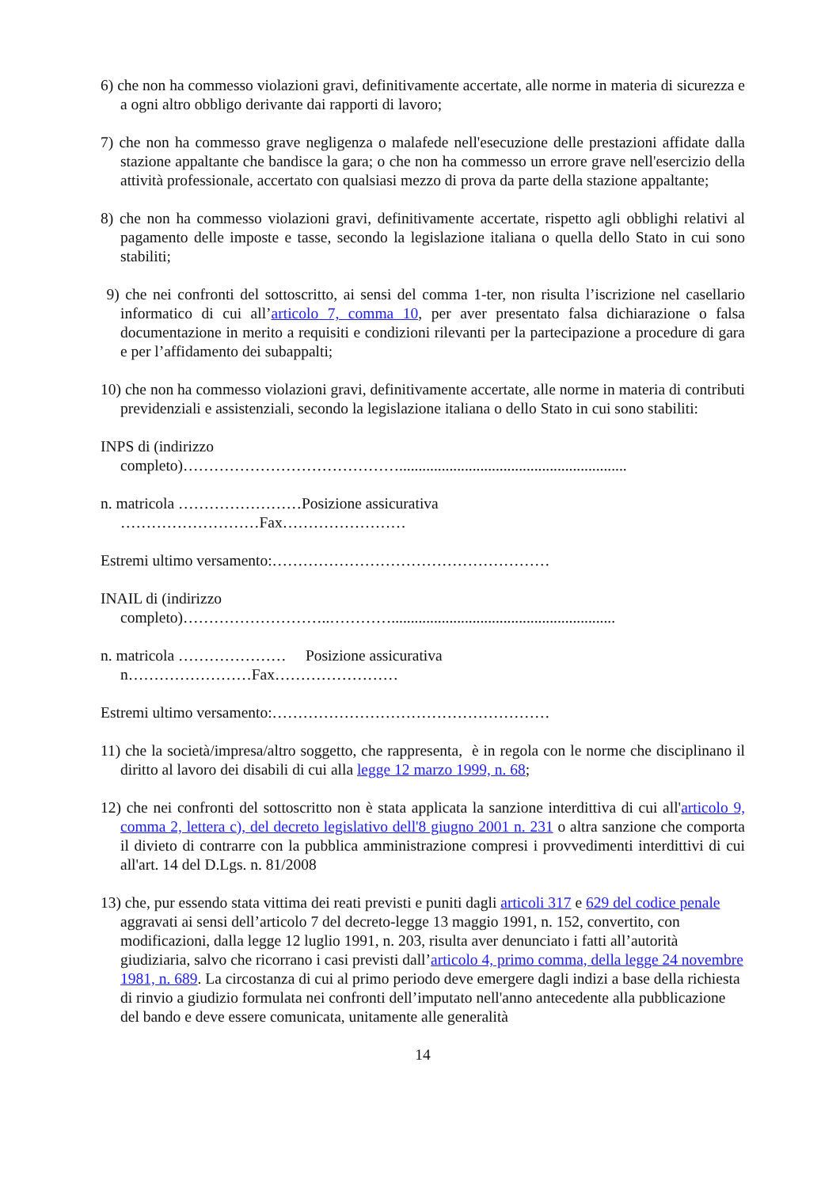6) che non ha commesso violazioni gravi, definitivamente accertate, alle norme in materia di sicurezza e a ogni altro obbligo derivante dai rapporti di lavoro;
7) che non ha commesso grave negligenza o malafede nell'esecuzione delle prestazioni affidate dalla stazione appaltante che bandisce la gara; o che non ha commesso un errore grave nell'esercizio della attività professionale, accertato con qualsiasi mezzo di prova da parte della stazione appaltante;
8) che non ha commesso violazioni gravi, definitivamente accertate, rispetto agli obblighi relativi al pagamento delle imposte e tasse, secondo la legislazione italiana o quella dello Stato in cui sono stabiliti;
9) che nei confronti del sottoscritto, ai sensi del comma 1-ter, non risulta l’iscrizione nel casellario informatico di cui all’articolo 7, comma 10, per aver presentato falsa dichiarazione o falsa documentazione in merito a requisiti e condizioni rilevanti per la partecipazione a procedure di gara e per l’affidamento dei subappalti;
10) che non ha commesso violazioni gravi, definitivamente accertate, alle norme in materia di contributi previdenziali e assistenziali, secondo la legislazione italiana o dello Stato in cui sono stabiliti:
INPS di (indirizzo
completo)……………………………………...........................................................
n. matricola ……………………Posizione assicurativa
………………………Fax……………………
Estremi ultimo versamento:………………………………………………
INAIL di (indirizzo
completo)………………………..…………..........................................................
n. matricola ………………… Posizione assicurativa
n……………………Fax……………………
Estremi ultimo versamento:………………………………………………
11) che la società/impresa/altro soggetto, che rappresenta, è in regola con le norme che disciplinano il diritto al lavoro dei disabili di cui alla legge 12 marzo 1999, n. 68;
12) che nei confronti del sottoscritto non è stata applicata la sanzione interdittiva di cui all'articolo 9, comma 2, lettera c), del decreto legislativo dell'8 giugno 2001 n. 231 o altra sanzione che comporta il divieto di contrarre con la pubblica amministrazione compresi i provvedimenti interdittivi di cui all'art. 14 del D.Lgs. n. 81/2008
13) che, pur essendo stata vittima dei reati previsti e puniti dagli articoli 317 e 629 del codice penale aggravati ai sensi dell’articolo 7 del decreto-legge 13 maggio 1991, n. 152, convertito, con modificazioni, dalla legge 12 luglio 1991, n. 203, risulta aver denunciato i fatti all’autorità giudiziaria, salvo che ricorrano i casi previsti dall’articolo 4, primo comma, della legge 24 novembre 1981, n. 689. La circostanza di cui al primo periodo deve emergere dagli indizi a base della richiesta di rinvio a giudizio formulata nei confronti dell’imputato nell'anno antecedente alla pubblicazione del bando e deve essere comunicata, unitamente alle generalità
14